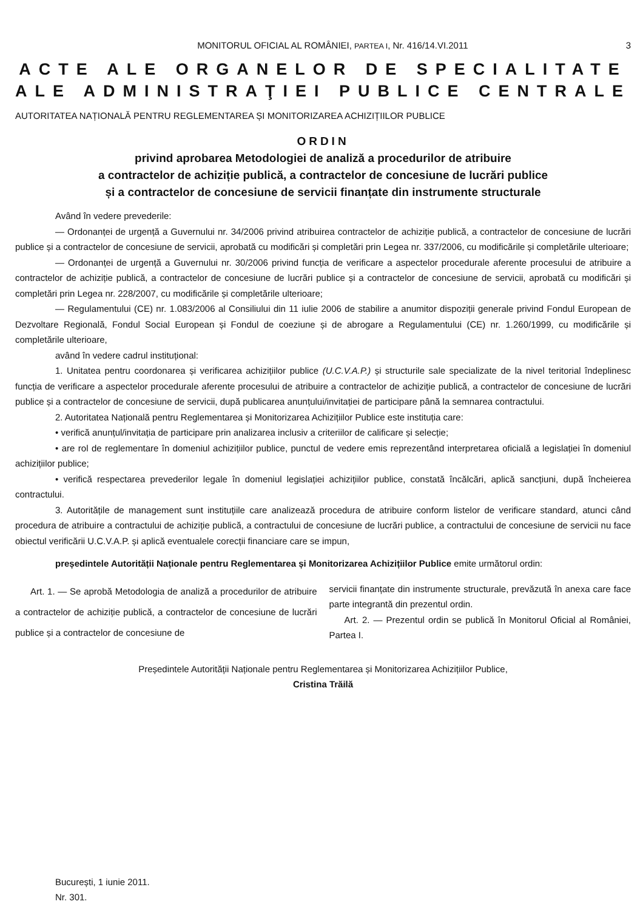MONITORUL OFICIAL AL ROMÂNIEI, PARTEA I, Nr. 416/14.VI.2011 3
ACTE ALE ORGANELOR DE SPECIALITATE
ALE ADMINISTRAŢIEI PUBLICE CENTRALE
AUTORITATEA NAȚIONALĂ PENTRU REGLEMENTAREA ȘI MONITORIZAREA ACHIZIȚIILOR PUBLICE
ORDIN
privind aprobarea Metodologiei de analiză a procedurilor de atribuire
a contractelor de achiziție publică, a contractelor de concesiune de lucrări publice
și a contractelor de concesiune de servicii finanțate din instrumente structurale
Având în vedere prevederile:
— Ordonanței de urgență a Guvernului nr. 34/2006 privind atribuirea contractelor de achiziție publică, a contractelor de concesiune de lucrări publice și a contractelor de concesiune de servicii, aprobată cu modificări și completări prin Legea nr. 337/2006, cu modificările și completările ulterioare;
— Ordonanței de urgență a Guvernului nr. 30/2006 privind funcția de verificare a aspectelor procedurale aferente procesului de atribuire a contractelor de achiziție publică, a contractelor de concesiune de lucrări publice și a contractelor de concesiune de servicii, aprobată cu modificări și completări prin Legea nr. 228/2007, cu modificările și completările ulterioare;
— Regulamentului (CE) nr. 1.083/2006 al Consiliului din 11 iulie 2006 de stabilire a anumitor dispoziții generale privind Fondul European de Dezvoltare Regională, Fondul Social European și Fondul de coeziune și de abrogare a Regulamentului (CE) nr. 1.260/1999, cu modificările și completările ulterioare,
având în vedere cadrul instituțional:
1. Unitatea pentru coordonarea și verificarea achizițiilor publice (U.C.V.A.P.) și structurile sale specializate de la nivel teritorial îndeplinesc funcția de verificare a aspectelor procedurale aferente procesului de atribuire a contractelor de achiziție publică, a contractelor de concesiune de lucrări publice și a contractelor de concesiune de servicii, după publicarea anunțului/invitației de participare până la semnarea contractului.
2. Autoritatea Națională pentru Reglementarea și Monitorizarea Achizițiilor Publice este instituția care:
• verifică anunțul/invitația de participare prin analizarea inclusiv a criteriilor de calificare și selecție;
• are rol de reglementare în domeniul achizițiilor publice, punctul de vedere emis reprezentând interpretarea oficială a legislației în domeniul achizițiilor publice;
• verifică respectarea prevederilor legale în domeniul legislației achizițiilor publice, constată încălcări, aplică sancțiuni, după încheierea contractului.
3. Autoritățile de management sunt instituțiile care analizează procedura de atribuire conform listelor de verificare standard, atunci când procedura de atribuire a contractului de achiziție publică, a contractului de concesiune de lucrări publice, a contractului de concesiune de servicii nu face obiectul verificării U.C.V.A.P. și aplică eventualele corecții financiare care se impun,
președintele Autorității Naționale pentru Reglementarea și Monitorizarea Achizițiilor Publice emite următorul ordin:
Art. 1. — Se aprobă Metodologia de analiză a procedurilor de atribuire a contractelor de achiziție publică, a contractelor de concesiune de lucrări publice și a contractelor de concesiune de
servicii finanțate din instrumente structurale, prevăzută în anexa care face parte integrantă din prezentul ordin.
Art. 2. — Prezentul ordin se publică în Monitorul Oficial al României, Partea I.
Președintele Autorității Naționale pentru Reglementarea și Monitorizarea Achizițiilor Publice,
Cristina Trăilă
București, 1 iunie 2011.
Nr. 301.